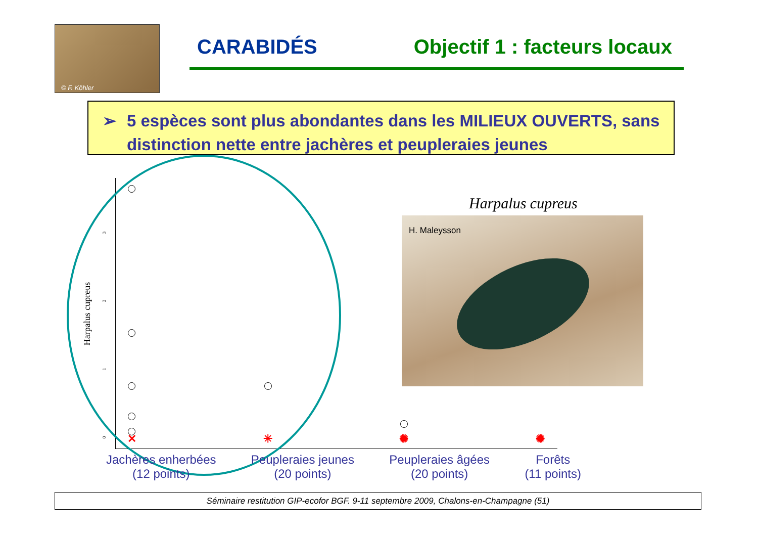© F. Köhler
CARABIDÉS Objectif 1 : facteurs locaux
➢ 5 espèces sont plus abondantes dans les MILIEUX OUVERTS, sans distinction nette entre jachères et peupleraies jeunes
Harpalus cupreus
3
2
1
0 ✕ ✳ ✺ ✺
Harpalus cupreus
H. Maleysson
Jachères enherbées
(12 points)
Peupleraies jeunes
(20 points)
Peupleraies âgées
(20 points)
Forêts
(11 points)
Séminaire restitution GIP-ecofor BGF. 9-11 septembre 2009, Chalons-en-Champagne (51)